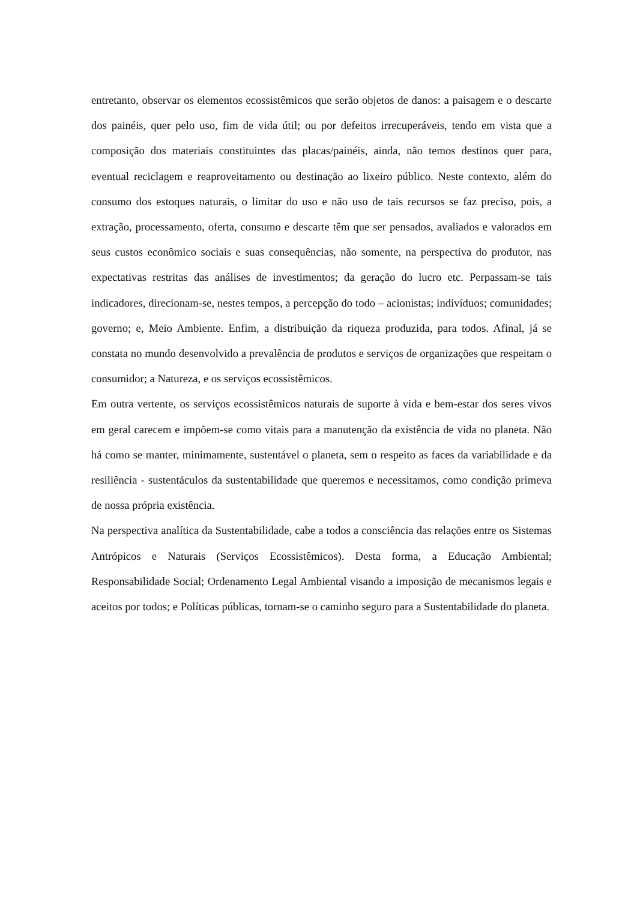entretanto, observar os elementos ecossistêmicos que serão objetos de danos: a paisagem e o descarte dos painéis, quer pelo uso, fim de vida útil; ou por defeitos irrecuperáveis, tendo em vista que a composição dos materiais constituintes das placas/painéis, ainda, não temos destinos quer para, eventual reciclagem e reaproveitamento ou destinação ao lixeiro público. Neste contexto, além do consumo dos estoques naturais, o limitar do uso e não uso de tais recursos se faz preciso, pois, a extração, processamento, oferta, consumo e descarte têm que ser pensados, avaliados e valorados em seus custos econômico sociais e suas consequências, não somente, na perspectiva do produtor, nas expectativas restritas das análises de investimentos; da geração do lucro etc. Perpassam-se tais indicadores, direcionam-se, nestes tempos, a percepção do todo – acionistas; indivíduos; comunidades; governo; e, Meio Ambiente. Enfim, a distribuição da riqueza produzida, para todos. Afinal, já se constata no mundo desenvolvido a prevalência de produtos e serviços de organizações que respeitam o consumidor; a Natureza, e os serviços ecossistêmicos.
Em outra vertente, os serviços ecossistêmicos naturais de suporte à vida e bem-estar dos seres vivos em geral carecem e impõem-se como vitais para a manutenção da existência de vida no planeta. Não há como se manter, minimamente, sustentável o planeta, sem o respeito as faces da variabilidade e da resiliência - sustentáculos da sustentabilidade que queremos e necessitamos, como condição primeva de nossa própria existência.
Na perspectiva analítica da Sustentabilidade, cabe a todos a consciência das relações entre os Sistemas Antrópicos e Naturais (Serviços Ecossistêmicos). Desta forma, a Educação Ambiental; Responsabilidade Social; Ordenamento Legal Ambiental visando a imposição de mecanismos legais e aceitos por todos; e Políticas públicas, tornam-se o caminho seguro para a Sustentabilidade do planeta.